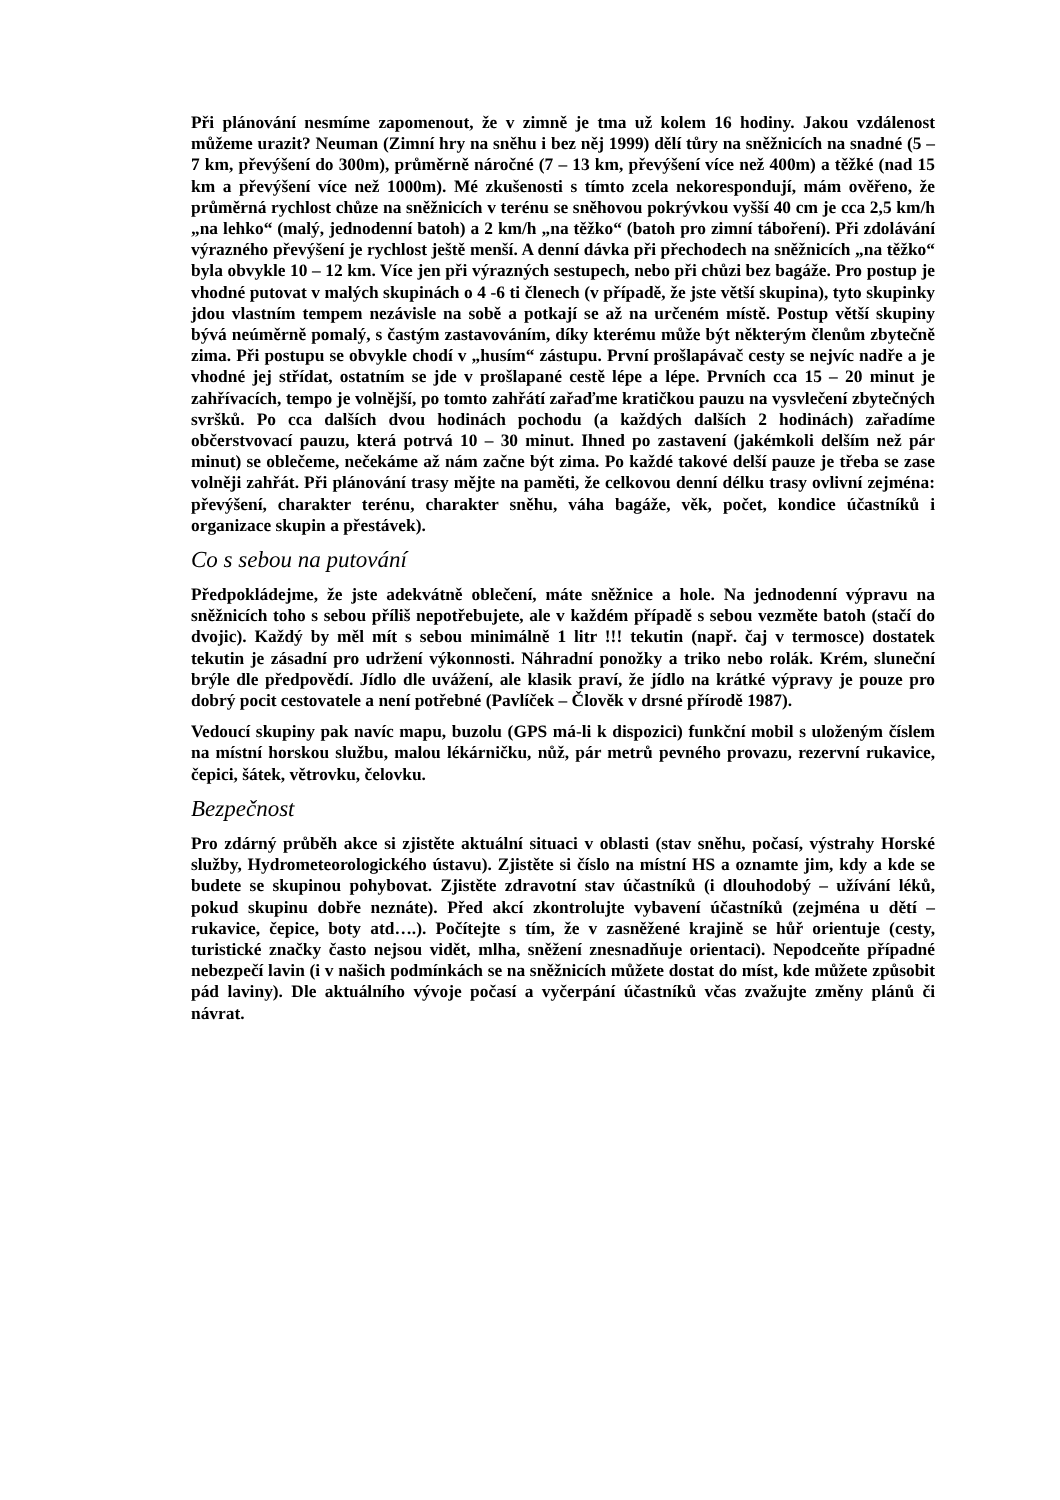Při plánování nesmíme zapomenout, že v zimně je tma už kolem 16 hodiny. Jakou vzdálenost můžeme urazit? Neuman (Zimní hry na sněhu i bez něj 1999) dělí tůry na sněžnicích na snadné (5 – 7 km, převýšení do 300m), průměrně náročné (7 – 13 km, převýšení více než 400m) a těžké (nad 15 km a převýšení více než 1000m). Mé zkušenosti s tímto zcela nekorespondují, mám ověřeno, že průměrná rychlost chůze na sněžnicích v terénu se sněhovou pokrývkou vyšší 40 cm je cca 2,5 km/h „na lehko“ (malý, jednodenní batoh) a 2 km/h „na těžko“ (batoh pro zimní táboření). Při zdolávání výrazného převýšení je rychlost ještě menší. A denní dávka při přechodech na sněžnicích „na těžko“ byla obvykle 10 – 12 km. Více jen při výrazných sestupech, nebo při chůzi bez bagáže. Pro postup je vhodné putovat v malých skupinách o 4 -6 ti členech (v případě, že jste větší skupina), tyto skupinky jdou vlastním tempem nezávisle na sobě a potkají se až na určeném místě. Postup větší skupiny bývá neúměrně pomalý, s častým zastavováním, díky kterému může být některým členům zbytečně zima. Při postupu se obvykle chodí v „husím“ zástupu. První prošlapávač cesty se nejvíc nadře a je vhodné jej střídat, ostatním se jde v prošlapané cestě lépe a lépe. Prvních cca 15 – 20 minut je zahřívacích, tempo je volnější, po tomto zahřátí zařaďme kratičkou pauzu na vysvlečení zbytečných svršků. Po cca dalších dvou hodinách pochodu (a každých dalších 2 hodinách) zařadíme občerstvovací pauzu, která potrvá 10 – 30 minut. Ihned po zastavení (jakémkoli delším než pár minut) se oblečeme, nečekáme až nám začne být zima. Po každé takové delší pauze je třeba se zase volněji zahřát. Při plánování trasy mějte na paměti, že celkovou denní délku trasy ovlivní zejména: převýšení, charakter terénu, charakter sněhu, váha bagáže, věk, počet, kondice účastníků i organizace skupin a přestávek).
Co s sebou na putování
Předpokládejme, že jste adekvátně oblečení, máte sněžnice a hole. Na jednodenní výpravu na sněžnicích toho s sebou příliš nepotřebujete, ale v každém případě s sebou vezměte batoh (stačí do dvojic). Každý by měl mít s sebou minimálně 1 litr !!! tekutin (např. čaj v termosce) dostatek tekutin je zásadní pro udržení výkonnosti. Náhradní ponožky a triko nebo rolák. Krém, sluneční brýle dle předpovědí. Jídlo dle uvážení, ale klasik praví, že jídlo na krátké výpravy je pouze pro dobrý pocit cestovatele a není potřebné (Pavlíček – Člověk v drsné přírodě 1987).
Vedoucí skupiny pak navíc mapu, buzolu (GPS má-li k dispozici) funkční mobil s uloženým číslem na místní horskou službu, malou lékárničku, nůž, pár metrů pevného provazu, rezervní rukavice, čepici, šátek, větrovku, čelovku.
Bezpečnost
Pro zdárný průběh akce si zjistěte aktuální situaci v oblasti (stav sněhu, počasí, výstrahy Horské služby, Hydrometeorologického ústavu). Zjistěte si číslo na místní HS a oznamte jim, kdy a kde se budete se skupinou pohybovat. Zjistěte zdravotní stav účastníků (i dlouhodobý – užívání léků, pokud skupinu dobře neznáte). Před akcí zkontrolujte vybavení účastníků (zejména u dětí – rukavice, čepice, boty atd….). Počítejte s tím, že v zasněžené krajině se hůř orientuje (cesty, turistické značky často nejsou vidět, mlha, sněžení znesnadňuje orientaci). Nepodceňte případné nebezpečí lavin (i v našich podmínkách se na sněžnicích můžete dostat do míst, kde můžete způsobit pád laviny). Dle aktuálního vývoje počasí a vyčerpání účastníků včas zvažujte změny plánů či návrat.